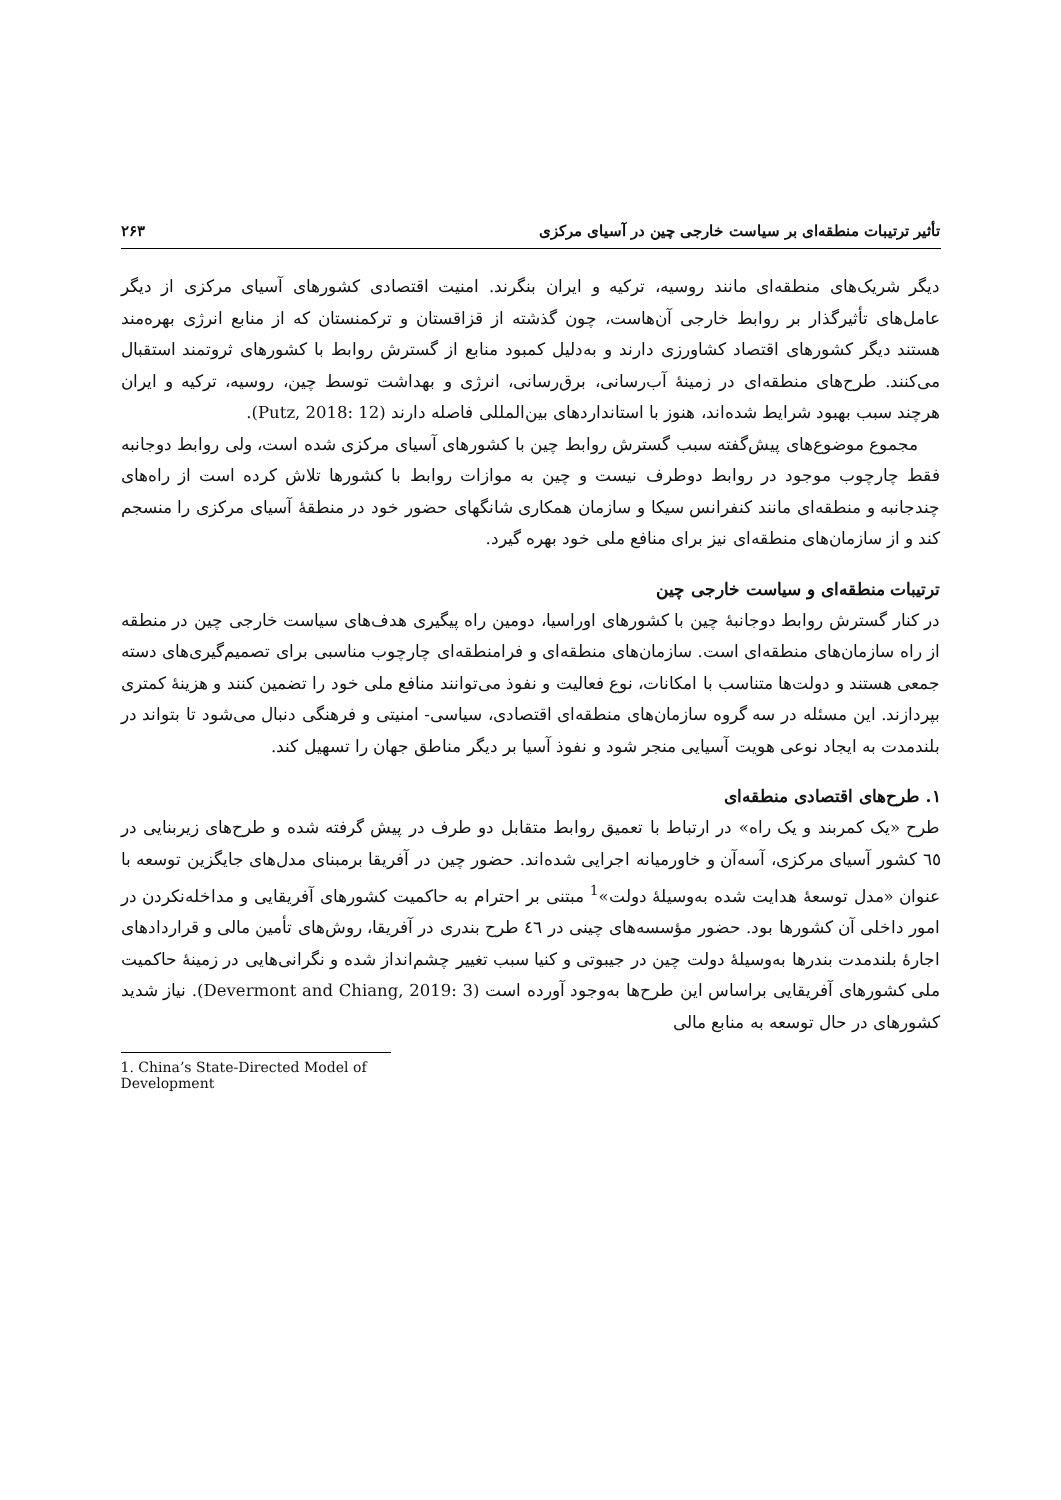تأثیر ترتیبات منطقه‌ای بر سیاست خارجی چین در آسیای مرکزی ۲۶۳
دیگر شریک‌های منطقه‌ای مانند روسیه، ترکیه و ایران بنگرند. امنیت اقتصادی کشورهای آسیای مرکزی از دیگر عامل‌های تأثیرگذار بر روابط خارجی آن‌هاست، چون گذشته از قزاقستان و ترکمنستان که از منابع انرژی بهره‌مند هستند دیگر کشورهای اقتصاد کشاورزی دارند و به‌دلیل کمبود منابع از گسترش روابط با کشورهای ثروتمند استقبال می‌کنند. طرح‌های منطقه‌ای در زمینهٔ آب‌رسانی، برق‌رسانی، انرژی و بهداشت توسط چین، روسیه، ترکیه و ایران هرچند سبب بهبود شرایط شده‌اند، هنوز با استانداردهای بین‌المللی فاصله دارند (Putz, 2018: 12).
مجموع موضوع‌های پیش‌گفته سبب گسترش روابط چین با کشورهای آسیای مرکزی شده است، ولی روابط دوجانبه فقط چارچوب موجود در روابط دوطرف نیست و چین به موازات روابط با کشورها تلاش کرده است از راه‌های چندجانبه و منطقه‌ای مانند کنفرانس سیکا و سازمان همکاری شانگهای حضور خود در منطقهٔ آسیای مرکزی را منسجم کند و از سازمان‌های منطقه‌ای نیز برای منافع ملی خود بهره گیرد.
ترتیبات منطقه‌ای و سیاست خارجی چین
در کنار گسترش روابط دوجانبهٔ چین با کشورهای اوراسیا، دومین راه پیگیری هدف‌های سیاست خارجی چین در منطقه از راه سازمان‌های منطقه‌ای است. سازمان‌های منطقه‌ای و فرامنطقه‌ای چارچوب مناسبی برای تصمیم‌گیری‌های دسته جمعی هستند و دولت‌ها متناسب با امکانات، نوع فعالیت و نفوذ می‌توانند منافع ملی خود را تضمین کنند و هزینهٔ کمتری بپردازند. این مسئله در سه گروه سازمان‌های منطقه‌ای اقتصادی، سیاسی- امنیتی و فرهنگی دنبال می‌شود تا بتواند در بلندمدت به ایجاد نوعی هویت آسیایی منجر شود و نفوذ آسیا بر دیگر مناطق جهان را تسهیل کند.
۱. طرح‌های اقتصادی منطقه‌ای
طرح «یک کمربند و یک راه» در ارتباط با تعمیق روابط متقابل دو طرف در پیش گرفته شده و طرح‌های زیربنایی در ٦٥ کشور آسیای مرکزی، آسه‌آن و خاورمیانه اجرایی شده‌اند. حضور چین در آفریقا برمبنای مدل‌های جایگزین توسعه با عنوان «مدل توسعهٔ هدایت شده به‌وسیلهٔ دولت»<sup>1</sup> مبتنی بر احترام به حاکمیت کشورهای آفریقایی و مداخله‌نکردن در امور داخلی آن کشورها بود. حضور مؤسسه‌های چینی در ٤٦ طرح بندری در آفریقا، روش‌های تأمین مالی و قراردادهای اجارهٔ بلندمدت بندرها به‌وسیلهٔ دولت چین در جیبوتی و کنیا سبب تغییر چشم‌انداز شده و نگرانی‌هایی در زمینهٔ حاکمیت ملی کشورهای آفریقایی براساس این طرح‌ها به‌وجود آورده است (Devermont and Chiang, 2019: 3). نیاز شدید کشورهای در حال توسعه به منابع مالی
1. China’s State-Directed Model of Development